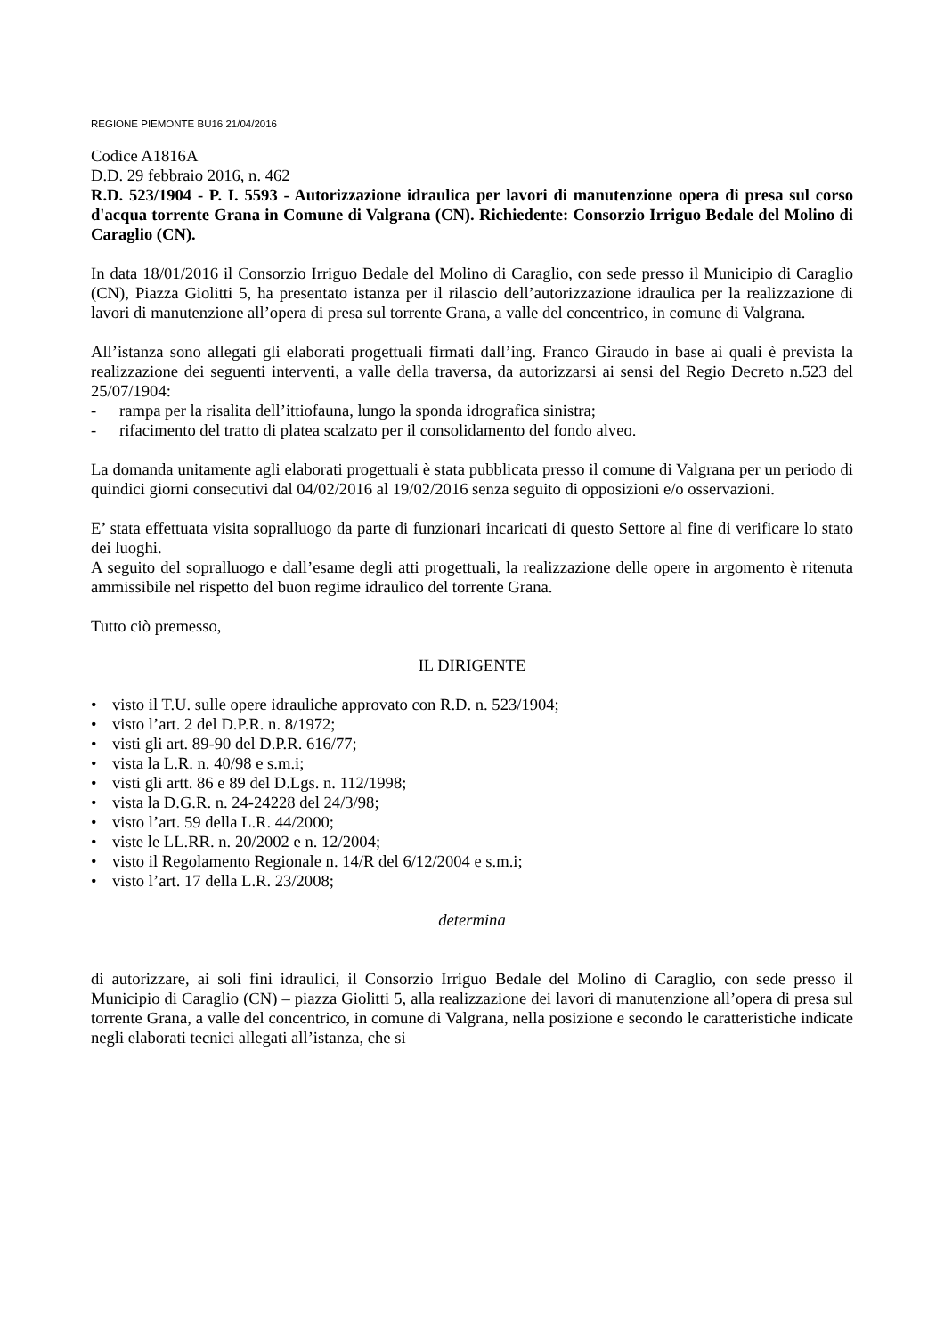REGIONE PIEMONTE BU16 21/04/2016
Codice A1816A
D.D. 29 febbraio 2016, n. 462
R.D. 523/1904 - P. I. 5593 - Autorizzazione idraulica per lavori di manutenzione opera di presa sul corso d'acqua torrente Grana in Comune di Valgrana (CN). Richiedente: Consorzio Irriguo Bedale del Molino di Caraglio (CN).
In data 18/01/2016 il Consorzio Irriguo Bedale del Molino di Caraglio, con sede presso il Municipio di Caraglio (CN), Piazza Giolitti 5, ha presentato istanza per il rilascio dell’autorizzazione idraulica per la realizzazione di lavori di manutenzione all’opera di presa sul torrente Grana, a valle del concentrico, in comune di Valgrana.
All’istanza sono allegati gli elaborati progettuali firmati dall’ing. Franco Giraudo in base ai quali è prevista la realizzazione dei seguenti interventi, a valle della traversa, da autorizzarsi ai sensi del Regio Decreto n.523 del 25/07/1904:
- rampa per la risalita dell’ittiofauna, lungo la sponda idrografica sinistra;
- rifacimento del tratto di platea scalzato per il consolidamento del fondo alveo.
La domanda unitamente agli elaborati progettuali è stata pubblicata presso il comune di Valgrana per un periodo di quindici giorni consecutivi dal 04/02/2016 al 19/02/2016 senza seguito di opposizioni e/o osservazioni.
E’ stata effettuata visita sopralluogo da parte di funzionari incaricati di questo Settore al fine di verificare lo stato dei luoghi.
A seguito del sopralluogo e dall’esame degli atti progettuali, la realizzazione delle opere in argomento è ritenuta ammissibile nel rispetto del buon regime idraulico del torrente Grana.
Tutto ciò premesso,
IL DIRIGENTE
• visto il T.U. sulle opere idrauliche approvato con R.D. n. 523/1904;
• visto l’art. 2 del D.P.R. n. 8/1972;
• visti gli art. 89-90 del D.P.R. 616/77;
• vista la L.R. n. 40/98 e s.m.i;
• visti gli artt. 86 e 89 del D.Lgs. n. 112/1998;
• vista la D.G.R. n. 24-24228 del 24/3/98;
• visto l’art. 59 della L.R. 44/2000;
• viste le LL.RR. n. 20/2002 e n. 12/2004;
• visto il Regolamento Regionale n. 14/R del 6/12/2004 e s.m.i;
• visto l’art. 17 della L.R. 23/2008;
determina
di autorizzare, ai soli fini idraulici, il Consorzio Irriguo Bedale del Molino di Caraglio, con sede presso il Municipio di Caraglio (CN) – piazza Giolitti 5, alla realizzazione dei lavori di manutenzione all’opera di presa sul torrente Grana, a valle del concentrico, in comune di Valgrana, nella posizione e secondo le caratteristiche indicate negli elaborati tecnici allegati all’istanza, che si